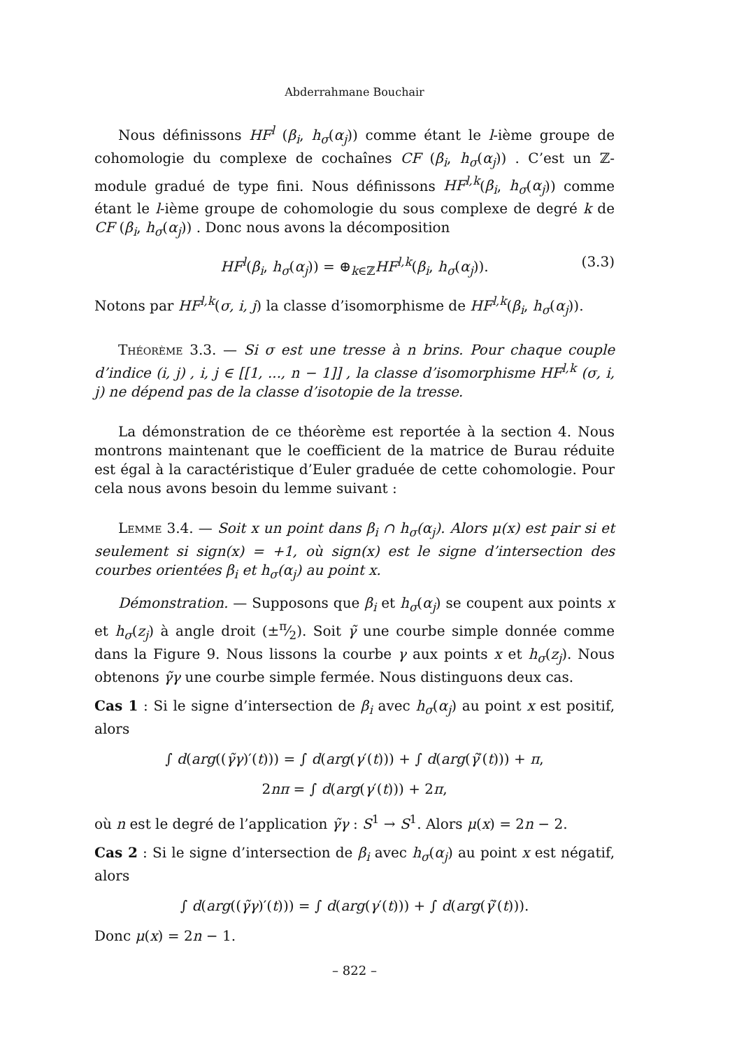Abderrahmane Bouchair
Nous définissons HF<sup>l</sup> (β<sub>i</sub>, h<sub>σ</sub>(α<sub>j</sub>)) comme étant le l-ième groupe de cohomologie du complexe de cochaînes CF (β<sub>i</sub>, h<sub>σ</sub>(α<sub>j</sub>)) . C’est un ℤ-module gradué de type fini. Nous définissons HF<sup>l,k</sup>(β<sub>i</sub>, h<sub>σ</sub>(α<sub>j</sub>)) comme étant le l-ième groupe de cohomologie du sous complexe de degré k de CF (β<sub>i</sub>, h<sub>σ</sub>(α<sub>j</sub>)) . Donc nous avons la décomposition
HF<sup>l</sup>(β<sub>i</sub>, h<sub>σ</sub>(α<sub>j</sub>)) = ⊕<sub>k∈ℤ</sub>HF<sup>l,k</sup>(β<sub>i</sub>, h<sub>σ</sub>(α<sub>j</sub>)). (3.3)
Notons par HF<sup>l,k</sup>(σ, i, j) la classe d’isomorphisme de HF<sup>l,k</sup>(β<sub>i</sub>, h<sub>σ</sub>(α<sub>j</sub>)).
Théorème 3.3. — Si σ est une tresse à n brins. Pour chaque couple d’indice (i, j) , i, j ∈ [[1, ..., n − 1]] , la classe d’isomorphisme HF<sup>l,k</sup> (σ, i, j) ne dépend pas de la classe d’isotopie de la tresse.
La démonstration de ce théorème est reportée à la section 4. Nous montrons maintenant que le coefficient de la matrice de Burau réduite est égal à la caractéristique d’Euler graduée de cette cohomologie. Pour cela nous avons besoin du lemme suivant :
Lemme 3.4. — Soit x un point dans β<sub>i</sub> ∩ h<sub>σ</sub>(α<sub>j</sub>). Alors μ(x) est pair si et seulement si sign(x) = +1, où sign(x) est le signe d’intersection des courbes orientées β<sub>i</sub> et h<sub>σ</sub>(α<sub>j</sub>) au point x.
Démonstration. — Supposons que β<sub>i</sub> et h<sub>σ</sub>(α<sub>j</sub>) se coupent aux points x et h<sub>σ</sub>(z<sub>j</sub>) à angle droit (±π⁄2). Soit γ̃ une courbe simple donnée comme dans la Figure 9. Nous lissons la courbe γ aux points x et h<sub>σ</sub>(z<sub>j</sub>). Nous obtenons γ̃γ une courbe simple fermée. Nous distinguons deux cas.
Cas 1 : Si le signe d’intersection de β<sub>i</sub> avec h<sub>σ</sub>(α<sub>j</sub>) au point x est positif, alors
∫ d(arg((γ̃γ)′(t))) = ∫ d(arg(γ′(t))) + ∫ d(arg(γ̃′(t))) + π,
2nπ = ∫ d(arg(γ′(t))) + 2π,
où n est le degré de l’application γ̃γ : S<sup>1</sup> → S<sup>1</sup>. Alors μ(x) = 2n − 2.
Cas 2 : Si le signe d’intersection de β<sub>i</sub> avec h<sub>σ</sub>(α<sub>j</sub>) au point x est négatif, alors
∫ d(arg((γ̃γ)′(t))) = ∫ d(arg(γ′(t))) + ∫ d(arg(γ̃′(t))).
Donc μ(x) = 2n − 1.
– 822 –